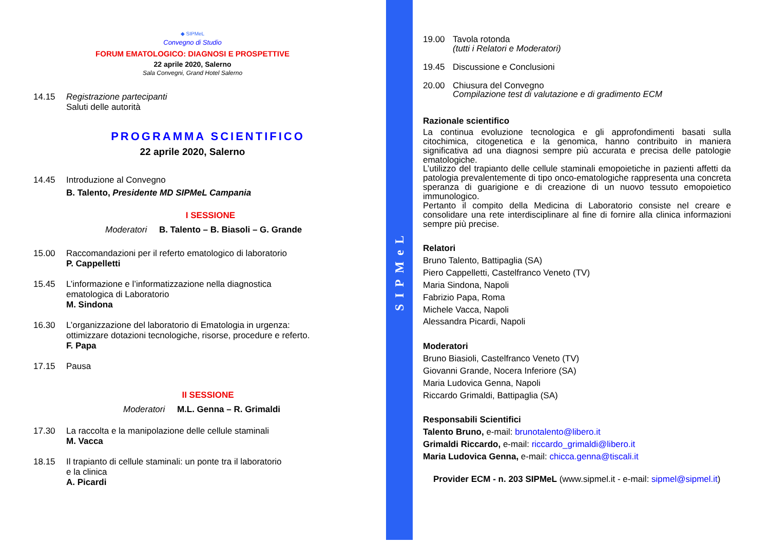◆ SIPMeL
Convegno di Studio
FORUM EMATOLOGICO: DIAGNOSI E PROSPETTIVE
22 aprile 2020, Salerno
Sala Convegni, Grand Hotel Salerno
14.15 Registrazione partecipanti
Saluti delle autorità
PROGRAMMA SCIENTIFICO
22 aprile 2020, Salerno
14.45 Introduzione al Convegno
B. Talento, Presidente MD SIPMeL Campania
I SESSIONE
Moderatori B. Talento – B. Biasoli – G. Grande
15.00 Raccomandazioni per il referto ematologico di laboratorio
P. Cappelletti
15.45 L’informazione e l’informatizzazione nella diagnostica
ematologica di Laboratorio
M. Sindona
16.30 L’organizzazione del laboratorio di Ematologia in urgenza:
ottimizzare dotazioni tecnologiche, risorse, procedure e referto.
F. Papa
17.15 Pausa
II SESSIONE
Moderatori M.L. Genna – R. Grimaldi
17.30 La raccolta e la manipolazione delle cellule staminali
M. Vacca
18.15 Il trapianto di cellule staminali: un ponte tra il laboratorio
e la clinica
A. Picardi
SIPMeL
19.00 Tavola rotonda
(tutti i Relatori e Moderatori)
19.45 Discussione e Conclusioni
20.00 Chiusura del Convegno
Compilazione test di valutazione e di gradimento ECM
Razionale scientifico
La continua evoluzione tecnologica e gli approfondimenti basati sulla citochimica, citogenetica e la genomica, hanno contribuito in maniera significativa ad una diagnosi sempre più accurata e precisa delle patologie ematologiche.
L’utilizzo del trapianto delle cellule staminali emopoietiche in pazienti affetti da patologia prevalentemente di tipo onco-ematologiche rappresenta una concreta speranza di guarigione e di creazione di un nuovo tessuto emopoietico immunologico.
Pertanto il compito della Medicina di Laboratorio consiste nel creare e consolidare una rete interdisciplinare al fine di fornire alla clinica informazioni sempre più precise.
Relatori
Bruno Talento, Battipaglia (SA)
Piero Cappelletti, Castelfranco Veneto (TV)
Maria Sindona, Napoli
Fabrizio Papa, Roma
Michele Vacca, Napoli
Alessandra Picardi, Napoli
Moderatori
Bruno Biasioli, Castelfranco Veneto (TV)
Giovanni Grande, Nocera Inferiore (SA)
Maria Ludovica Genna, Napoli
Riccardo Grimaldi, Battipaglia (SA)
Responsabili Scientifici
Talento Bruno, e-mail: brunotalento@libero.it
Grimaldi Riccardo, e-mail: riccardo_grimaldi@libero.it
Maria Ludovica Genna, e-mail: chicca.genna@tiscali.it
Provider ECM - n. 203 SIPMeL (www.sipmel.it - e-mail: sipmel@sipmel.it)